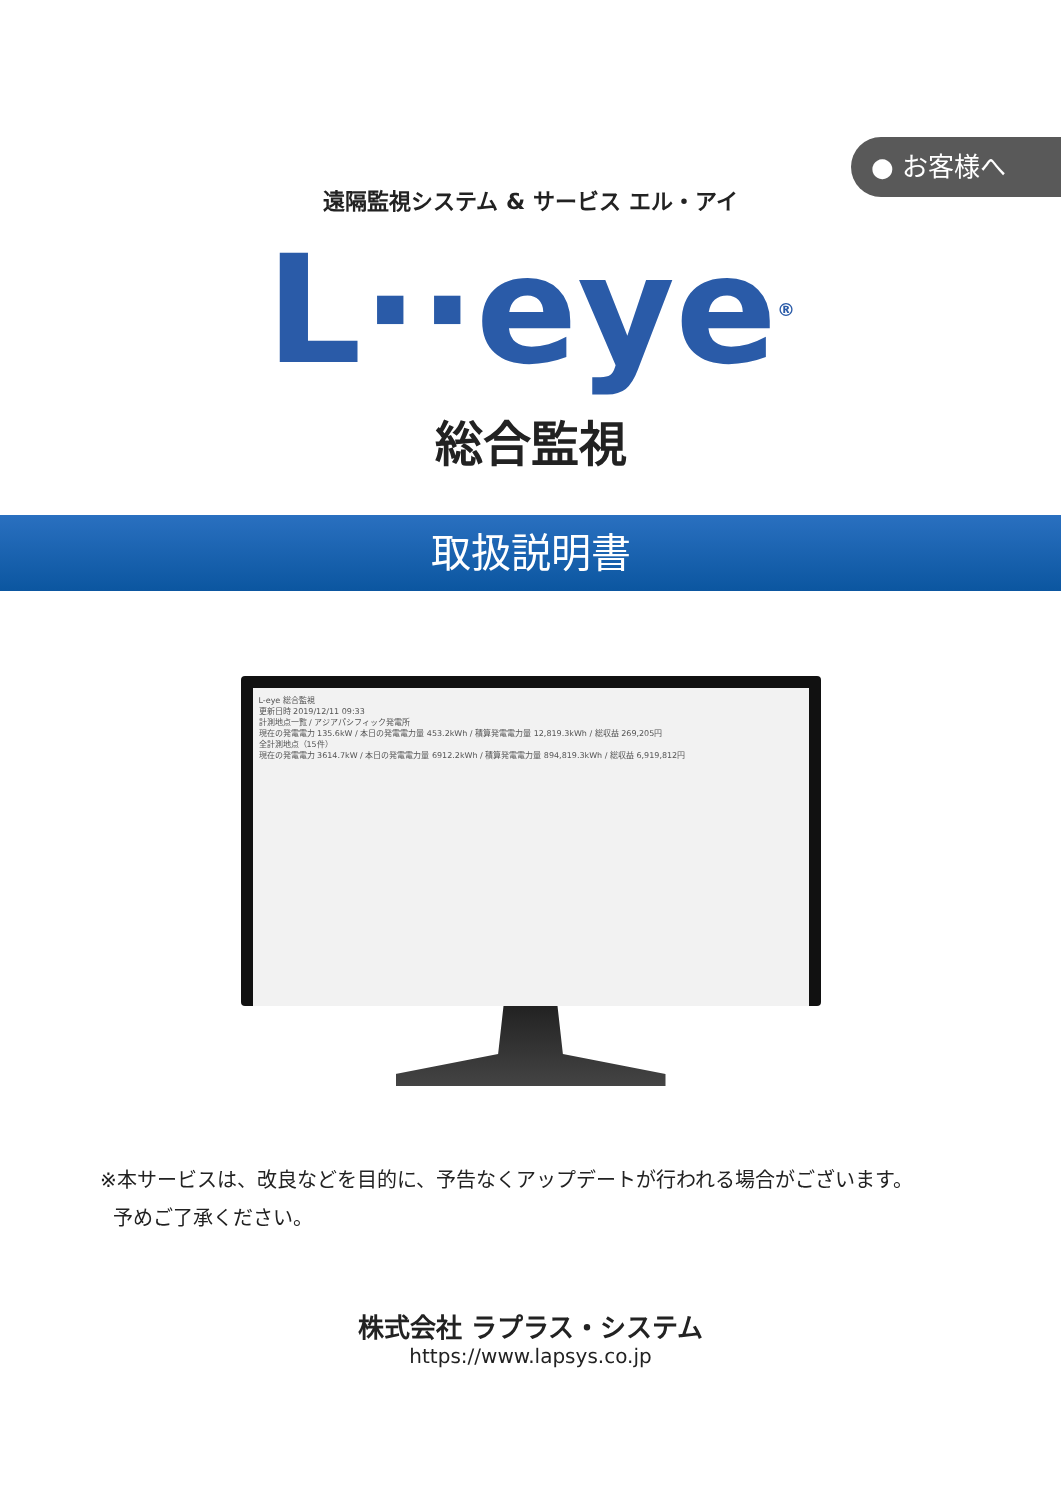● お客様へ
遠隔監視システム & サービス エル・アイ
L··eye<sup>®</sup>
総合監視
取扱説明書
L-eye 総合監視
更新日時 2019/12/11 09:33
計測地点一覧 / アジアパシフィック発電所
現在の発電電力 135.6kW / 本日の発電電力量 453.2kWh / 積算発電電力量 12,819.3kWh / 総収益 269,205円
全計測地点（15件）
現在の発電電力 3614.7kW / 本日の発電電力量 6912.2kWh / 積算発電電力量 894,819.3kWh / 総収益 6,919,812円
※本サービスは、改良などを目的に、予告なくアップデートが行われる場合がございます。
予めご了承ください。
株式会社 ラプラス・システム
https://www.lapsys.co.jp